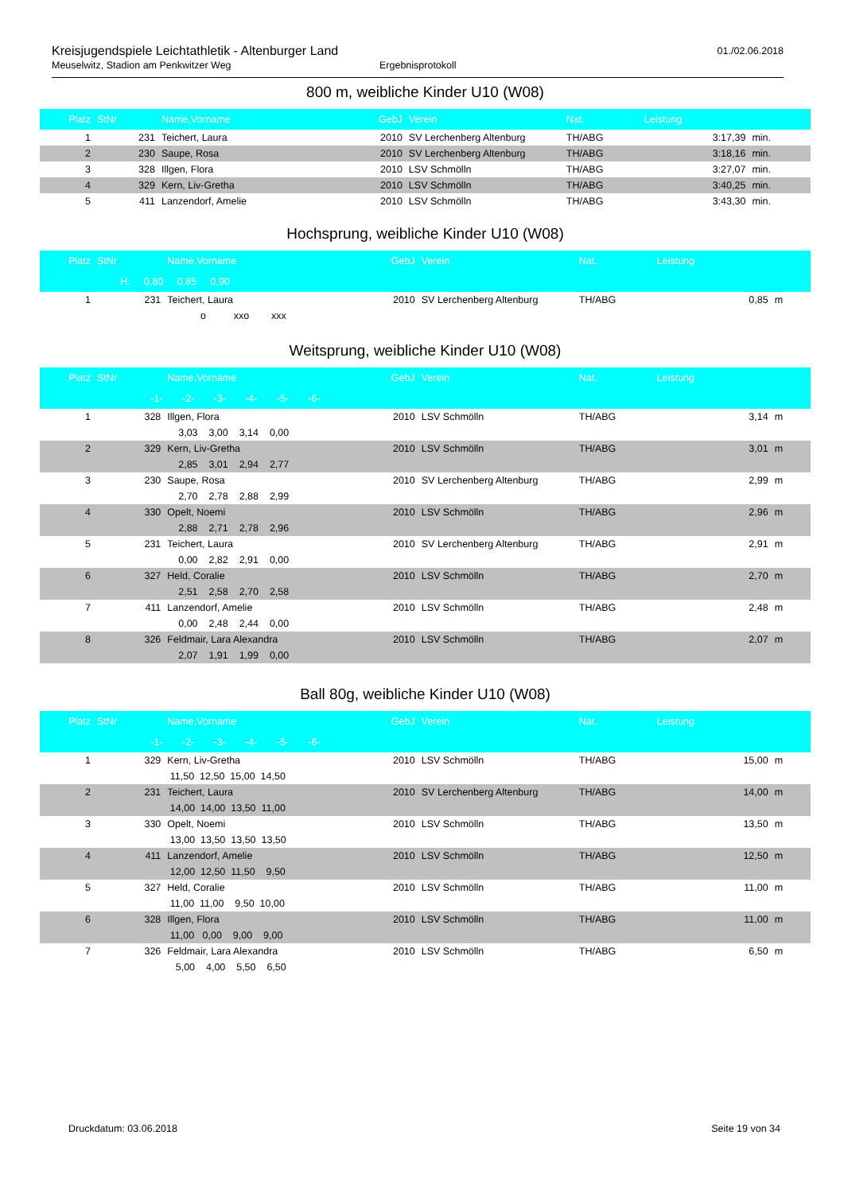Kreisjugendspiele Leichtathletik - Altenburger Land
01./02.06.2018
Meuselwitz, Stadion am Penkwitzer Weg Ergebnisprotokoll
800 m, weibliche Kinder U10 (W08)
| Platz | StNr | Name,Vorname | GebJ | Verein | Nat. | Leistung | |
| --- | --- | --- | --- | --- | --- | --- | --- |
| 1 | 231 | Teichert, Laura | 2010 | SV Lerchenberg Altenburg | TH/ABG | 3:17,39 | min. |
| 2 | 230 | Saupe, Rosa | 2010 | SV Lerchenberg Altenburg | TH/ABG | 3:18,16 | min. |
| 3 | 328 | Illgen, Flora | 2010 | LSV Schmölln | TH/ABG | 3:27,07 | min. |
| 4 | 329 | Kern, Liv-Gretha | 2010 | LSV Schmölln | TH/ABG | 3:40,25 | min. |
| 5 | 411 | Lanzendorf, Amelie | 2010 | LSV Schmölln | TH/ABG | 3:43,30 | min. |
Hochsprung, weibliche Kinder U10 (W08)
| Platz | StNr | Name,Vorname | GebJ | Verein | Nat. | Leistung | |
| --- | --- | --- | --- | --- | --- | --- | --- |
| H: 0,80 0,85 0,90 | | | | | | | |
| 1 | 231 | Teichert, Laura | 2010 | SV Lerchenberg Altenburg | TH/ABG | 0,85 | m |
| | | o xxo xxx | | | | | |
Weitsprung, weibliche Kinder U10 (W08)
| Platz | StNr | Name,Vorname | GebJ | Verein | Nat. | Leistung | |
| --- | --- | --- | --- | --- | --- | --- | --- |
| -1- -2- -3- -4- -5- -6- | | | | | | | |
| 1 | 328 | Illgen, Flora | 2010 | LSV Schmölln | TH/ABG | 3,14 | m |
| | | 3,03 3,00 3,14 0,00 | | | | | |
| 2 | 329 | Kern, Liv-Gretha | 2010 | LSV Schmölln | TH/ABG | 3,01 | m |
| | | 2,85 3,01 2,94 2,77 | | | | | |
| 3 | 230 | Saupe, Rosa | 2010 | SV Lerchenberg Altenburg | TH/ABG | 2,99 | m |
| | | 2,70 2,78 2,88 2,99 | | | | | |
| 4 | 330 | Opelt, Noemi | 2010 | LSV Schmölln | TH/ABG | 2,96 | m |
| | | 2,88 2,71 2,78 2,96 | | | | | |
| 5 | 231 | Teichert, Laura | 2010 | SV Lerchenberg Altenburg | TH/ABG | 2,91 | m |
| | | 0,00 2,82 2,91 0,00 | | | | | |
| 6 | 327 | Held, Coralie | 2010 | LSV Schmölln | TH/ABG | 2,70 | m |
| | | 2,51 2,58 2,70 2,58 | | | | | |
| 7 | 411 | Lanzendorf, Amelie | 2010 | LSV Schmölln | TH/ABG | 2,48 | m |
| | | 0,00 2,48 2,44 0,00 | | | | | |
| 8 | 326 | Feldmair, Lara Alexandra | 2010 | LSV Schmölln | TH/ABG | 2,07 | m |
| | | 2,07 1,91 1,99 0,00 | | | | | |
Ball 80g, weibliche Kinder U10 (W08)
| Platz | StNr | Name,Vorname | GebJ | Verein | Nat. | Leistung | |
| --- | --- | --- | --- | --- | --- | --- | --- |
| -1- -2- -3- -4- -5- -6- | | | | | | | |
| 1 | 329 | Kern, Liv-Gretha | 2010 | LSV Schmölln | TH/ABG | 15,00 | m |
| | | 11,50 12,50 15,00 14,50 | | | | | |
| 2 | 231 | Teichert, Laura | 2010 | SV Lerchenberg Altenburg | TH/ABG | 14,00 | m |
| | | 14,00 14,00 13,50 11,00 | | | | | |
| 3 | 330 | Opelt, Noemi | 2010 | LSV Schmölln | TH/ABG | 13,50 | m |
| | | 13,00 13,50 13,50 13,50 | | | | | |
| 4 | 411 | Lanzendorf, Amelie | 2010 | LSV Schmölln | TH/ABG | 12,50 | m |
| | | 12,00 12,50 11,50 9,50 | | | | | |
| 5 | 327 | Held, Coralie | 2010 | LSV Schmölln | TH/ABG | 11,00 | m |
| | | 11,00 11,00 9,50 10,00 | | | | | |
| 6 | 328 | Illgen, Flora | 2010 | LSV Schmölln | TH/ABG | 11,00 | m |
| | | 11,00 0,00 9,00 9,00 | | | | | |
| 7 | 326 | Feldmair, Lara Alexandra | 2010 | LSV Schmölln | TH/ABG | 6,50 | m |
| | | 5,00 4,00 5,50 6,50 | | | | | |
Druckdatum: 03.06.2018 Seite 19 von 34